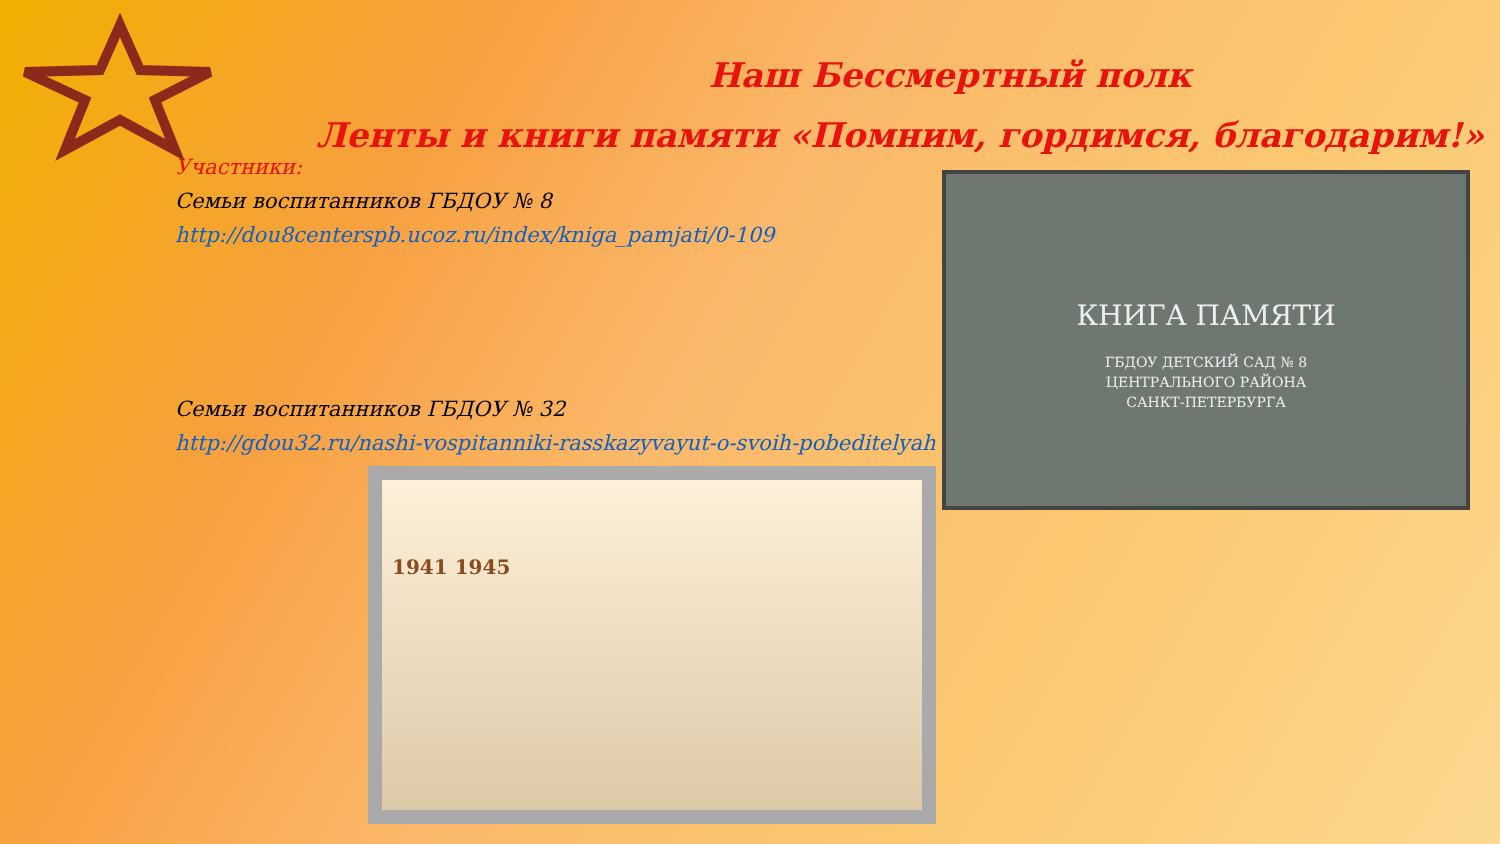Наш Бессмертный полк
Ленты и книги памяти «Помним, гордимся, благодарим!»
Участники:
Семьи воспитанников ГБДОУ № 8
http://dou8centerspb.ucoz.ru/index/kniga_pamjati/0-109
Семьи воспитанников ГБДОУ № 32
http://gdou32.ru/nashi-vospitanniki-rasskazyvayut-o-svoih-pobeditelyah
КНИГА ПАМЯТИ
ГБДОУ ДЕТСКИЙ САД № 8
ЦЕНТРАЛЬНОГО РАЙОНА
САНКТ-ПЕТЕРБУРГА
1941 1945